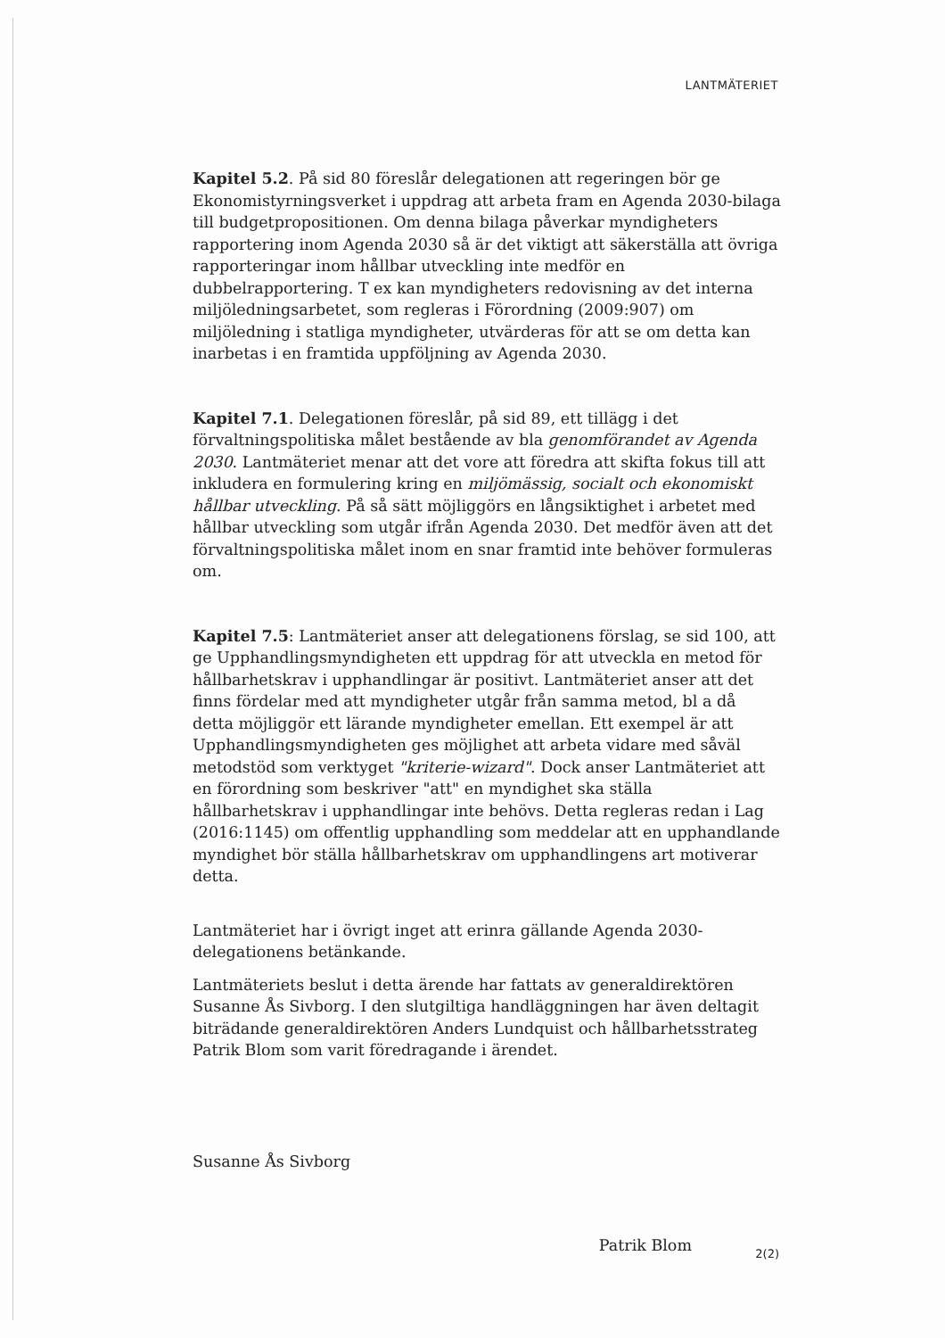LANTMÄTERIET
Kapitel 5.2. På sid 80 föreslår delegationen att regeringen bör ge Ekonomistyrningsverket i uppdrag att arbeta fram en Agenda 2030-bilaga till budgetpropositionen. Om denna bilaga påverkar myndigheters rapportering inom Agenda 2030 så är det viktigt att säkerställa att övriga rapporteringar inom hållbar utveckling inte medför en dubbelrapportering. T ex kan myndigheters redovisning av det interna miljöledningsarbetet, som regleras i Förordning (2009:907) om miljöledning i statliga myndigheter, utvärderas för att se om detta kan inarbetas i en framtida uppföljning av Agenda 2030.
Kapitel 7.1. Delegationen föreslår, på sid 89, ett tillägg i det förvaltningspolitiska målet bestående av bla genomförandet av Agenda 2030. Lantmäteriet menar att det vore att föredra att skifta fokus till att inkludera en formulering kring en miljömässig, socialt och ekonomiskt hållbar utveckling. På så sätt möjliggörs en långsiktighet i arbetet med hållbar utveckling som utgår ifrån Agenda 2030. Det medför även att det förvaltningspolitiska målet inom en snar framtid inte behöver formuleras om.
Kapitel 7.5: Lantmäteriet anser att delegationens förslag, se sid 100, att ge Upphandlingsmyndigheten ett uppdrag för att utveckla en metod för hållbarhetskrav i upphandlingar är positivt. Lantmäteriet anser att det finns fördelar med att myndigheter utgår från samma metod, bl a då detta möjliggör ett lärande myndigheter emellan. Ett exempel är att Upphandlingsmyndigheten ges möjlighet att arbeta vidare med såväl metodstöd som verktyget "kriterie-wizard". Dock anser Lantmäteriet att en förordning som beskriver "att" en myndighet ska ställa hållbarhetskrav i upphandlingar inte behövs. Detta regleras redan i Lag (2016:1145) om offentlig upphandling som meddelar att en upphandlande myndighet bör ställa hållbarhetskrav om upphandlingens art motiverar detta.
Lantmäteriet har i övrigt inget att erinra gällande Agenda 2030-delegationens betänkande.
Lantmäteriets beslut i detta ärende har fattats av generaldirektören Susanne Ås Sivborg. I den slutgiltiga handläggningen har även deltagit biträdande generaldirektören Anders Lundquist och hållbarhetsstrateg Patrik Blom som varit föredragande i ärendet.
Susanne Ås Sivborg
Patrik Blom
2(2)